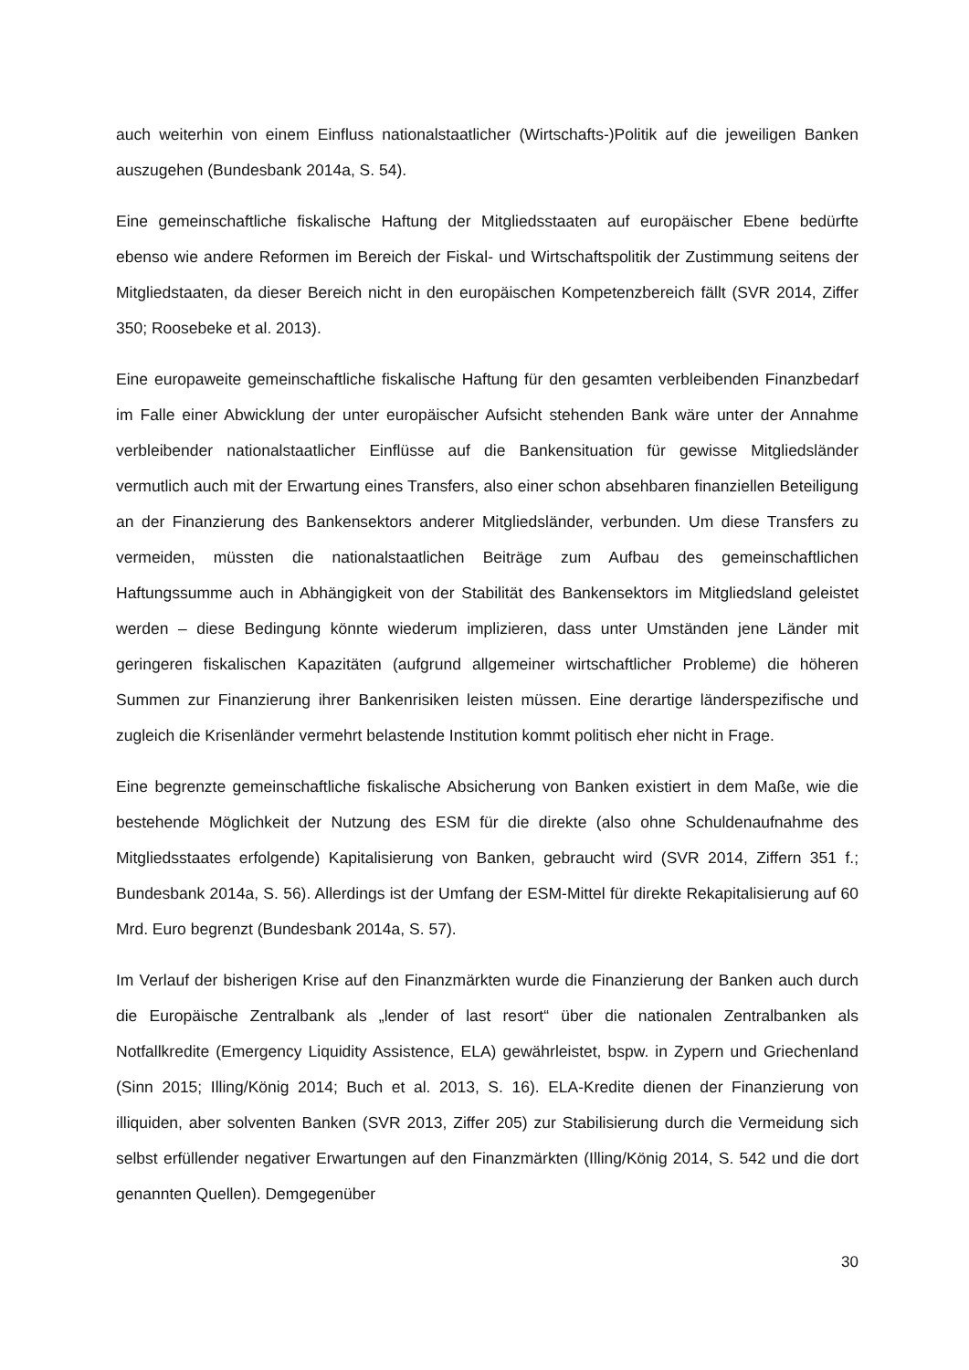auch weiterhin von einem Einfluss nationalstaatlicher (Wirtschafts-)Politik auf die jeweiligen Banken auszugehen (Bundesbank 2014a, S. 54).
Eine gemeinschaftliche fiskalische Haftung der Mitgliedsstaaten auf europäischer Ebene bedürfte ebenso wie andere Reformen im Bereich der Fiskal- und Wirtschaftspolitik der Zustimmung seitens der Mitgliedstaaten, da dieser Bereich nicht in den europäischen Kompetenzbereich fällt (SVR 2014, Ziffer 350; Roosebeke et al. 2013).
Eine europaweite gemeinschaftliche fiskalische Haftung für den gesamten verbleibenden Finanzbedarf im Falle einer Abwicklung der unter europäischer Aufsicht stehenden Bank wäre unter der Annahme verbleibender nationalstaatlicher Einflüsse auf die Bankensituation für gewisse Mitgliedsländer vermutlich auch mit der Erwartung eines Transfers, also einer schon absehbaren finanziellen Beteiligung an der Finanzierung des Bankensektors anderer Mitgliedsländer, verbunden. Um diese Transfers zu vermeiden, müssten die nationalstaatlichen Beiträge zum Aufbau des gemeinschaftlichen Haftungssumme auch in Abhängigkeit von der Stabilität des Bankensektors im Mitgliedsland geleistet werden – diese Bedingung könnte wiederum implizieren, dass unter Umständen jene Länder mit geringeren fiskalischen Kapazitäten (aufgrund allgemeiner wirtschaftlicher Probleme) die höheren Summen zur Finanzierung ihrer Bankenrisiken leisten müssen. Eine derartige länderspezifische und zugleich die Krisenländer vermehrt belastende Institution kommt politisch eher nicht in Frage.
Eine begrenzte gemeinschaftliche fiskalische Absicherung von Banken existiert in dem Maße, wie die bestehende Möglichkeit der Nutzung des ESM für die direkte (also ohne Schuldenaufnahme des Mitgliedsstaates erfolgende) Kapitalisierung von Banken, gebraucht wird (SVR 2014, Ziffern 351 f.; Bundesbank 2014a, S. 56). Allerdings ist der Umfang der ESM-Mittel für direkte Rekapitalisierung auf 60 Mrd. Euro begrenzt (Bundesbank 2014a, S. 57).
Im Verlauf der bisherigen Krise auf den Finanzmärkten wurde die Finanzierung der Banken auch durch die Europäische Zentralbank als „lender of last resort“ über die nationalen Zentralbanken als Notfallkredite (Emergency Liquidity Assistence, ELA) gewährleistet, bspw. in Zypern und Griechenland (Sinn 2015; Illing/König 2014; Buch et al. 2013, S. 16). ELA-Kredite dienen der Finanzierung von illiquiden, aber solventen Banken (SVR 2013, Ziffer 205) zur Stabilisierung durch die Vermeidung sich selbst erfüllender negativer Erwartungen auf den Finanzmärkten (Illing/König 2014, S. 542 und die dort genannten Quellen). Demgegenüber
30